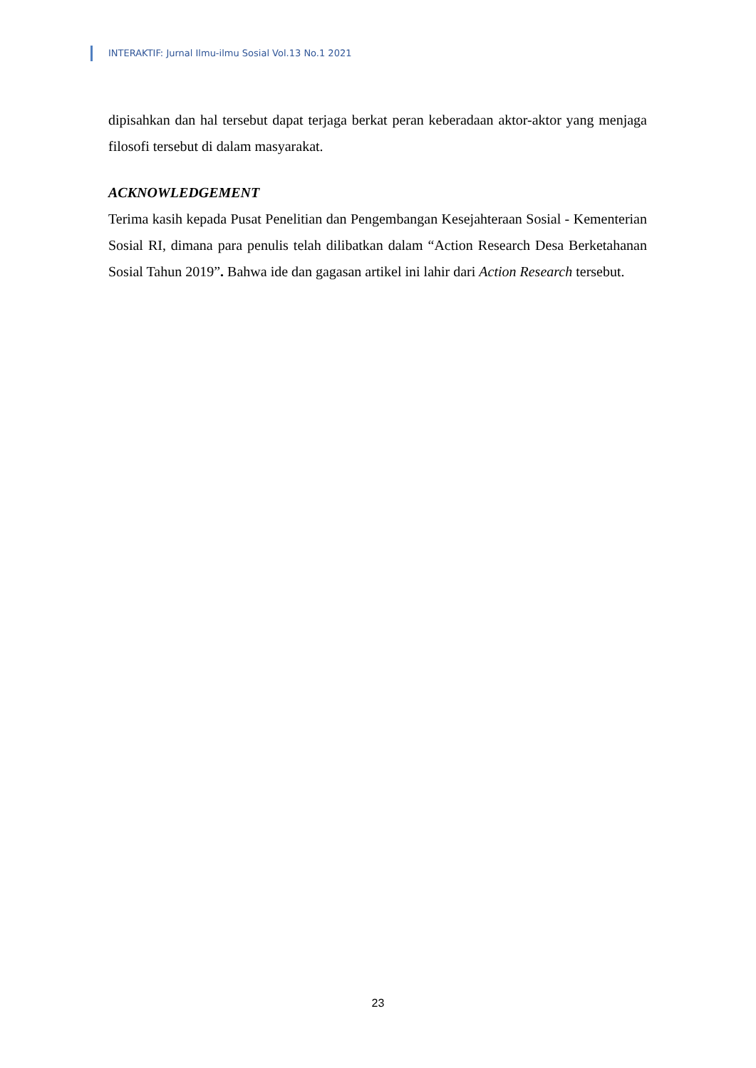INTERAKTIF: Jurnal Ilmu-ilmu Sosial Vol.13 No.1 2021
dipisahkan dan hal tersebut dapat terjaga berkat peran keberadaan aktor-aktor yang menjaga filosofi tersebut di dalam masyarakat.
ACKNOWLEDGEMENT
Terima kasih kepada Pusat Penelitian dan Pengembangan Kesejahteraan Sosial - Kementerian Sosial RI, dimana para penulis telah dilibatkan dalam “Action Research Desa Berketahanan Sosial Tahun 2019”. Bahwa ide dan gagasan artikel ini lahir dari Action Research tersebut.
23